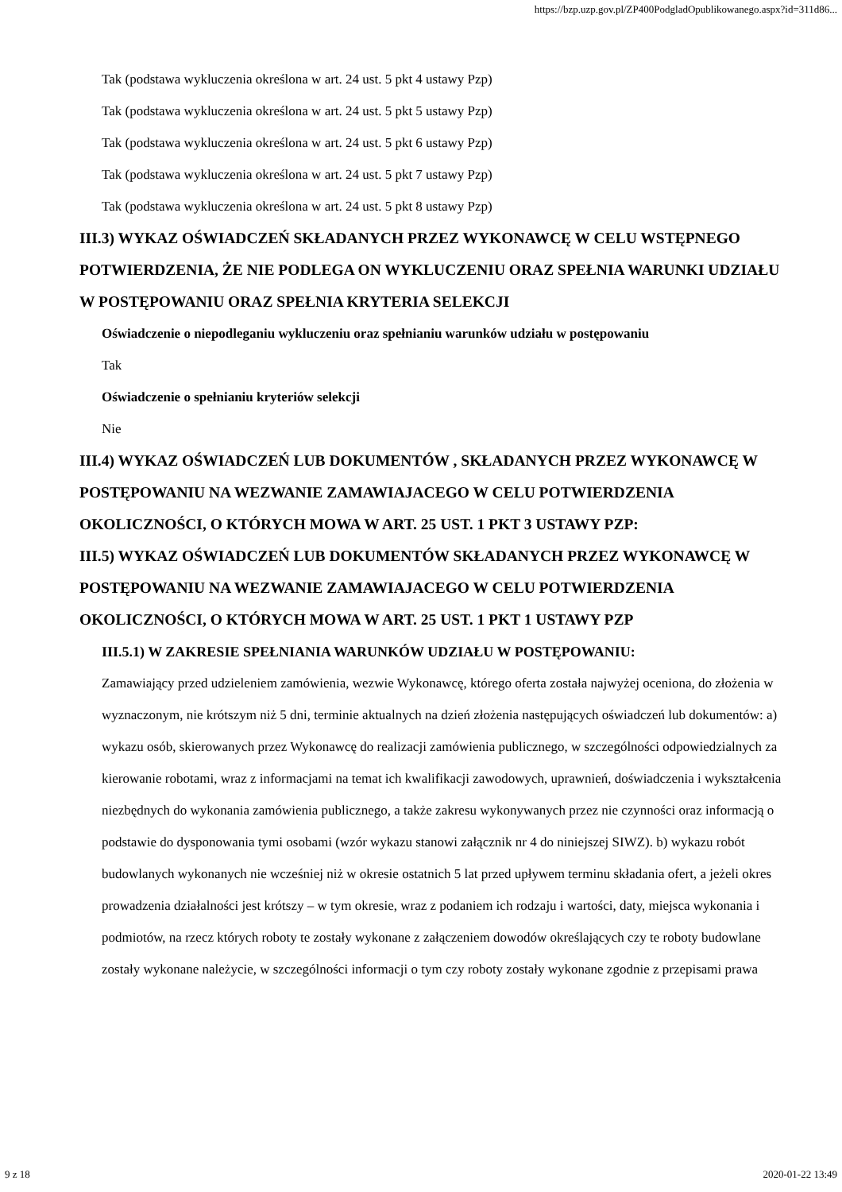https://bzp.uzp.gov.pl/ZP400PodgladOpublikowanego.aspx?id=311d86...
Tak (podstawa wykluczenia określona w art. 24 ust. 5 pkt 4 ustawy Pzp)
Tak (podstawa wykluczenia określona w art. 24 ust. 5 pkt 5 ustawy Pzp)
Tak (podstawa wykluczenia określona w art. 24 ust. 5 pkt 6 ustawy Pzp)
Tak (podstawa wykluczenia określona w art. 24 ust. 5 pkt 7 ustawy Pzp)
Tak (podstawa wykluczenia określona w art. 24 ust. 5 pkt 8 ustawy Pzp)
III.3) WYKAZ OŚWIADCZEŃ SKŁADANYCH PRZEZ WYKONAWCĘ W CELU WSTĘPNEGO POTWIERDZENIA, ŻE NIE PODLEGA ON WYKLUCZENIU ORAZ SPEŁNIA WARUNKI UDZIAŁU W POSTĘPOWANIU ORAZ SPEŁNIA KRYTERIA SELEKCJI
Oświadczenie o niepodleganiu wykluczeniu oraz spełnianiu warunków udziału w postępowaniu
Tak
Oświadczenie o spełnianiu kryteriów selekcji
Nie
III.4) WYKAZ OŚWIADCZEŃ LUB DOKUMENTÓW , SKŁADANYCH PRZEZ WYKONAWCĘ W POSTĘPOWANIU NA WEZWANIE ZAMAWIAJACEGO W CELU POTWIERDZENIA OKOLICZNOŚCI, O KTÓRYCH MOWA W ART. 25 UST. 1 PKT 3 USTAWY PZP:
III.5) WYKAZ OŚWIADCZEŃ LUB DOKUMENTÓW SKŁADANYCH PRZEZ WYKONAWCĘ W POSTĘPOWANIU NA WEZWANIE ZAMAWIAJACEGO W CELU POTWIERDZENIA OKOLICZNOŚCI, O KTÓRYCH MOWA W ART. 25 UST. 1 PKT 1 USTAWY PZP
III.5.1) W ZAKRESIE SPEŁNIANIA WARUNKÓW UDZIAŁU W POSTĘPOWANIU:
Zamawiający przed udzieleniem zamówienia, wezwie Wykonawcę, którego oferta została najwyżej oceniona, do złożenia w wyznaczonym, nie krótszym niż 5 dni, terminie aktualnych na dzień złożenia następujących oświadczeń lub dokumentów: a) wykazu osób, skierowanych przez Wykonawcę do realizacji zamówienia publicznego, w szczególności odpowiedzialnych za kierowanie robotami, wraz z informacjami na temat ich kwalifikacji zawodowych, uprawnień, doświadczenia i wykształcenia niezbędnych do wykonania zamówienia publicznego, a także zakresu wykonywanych przez nie czynności oraz informacją o podstawie do dysponowania tymi osobami (wzór wykazu stanowi załącznik nr 4 do niniejszej SIWZ). b) wykazu robót budowlanych wykonanych nie wcześniej niż w okresie ostatnich 5 lat przed upływem terminu składania ofert, a jeżeli okres prowadzenia działalności jest krótszy – w tym okresie, wraz z podaniem ich rodzaju i wartości, daty, miejsca wykonania i podmiotów, na rzecz których roboty te zostały wykonane z załączeniem dowodów określających czy te roboty budowlane zostały wykonane należycie, w szczególności informacji o tym czy roboty zostały wykonane zgodnie z przepisami prawa
9 z 18 2020-01-22 13:49